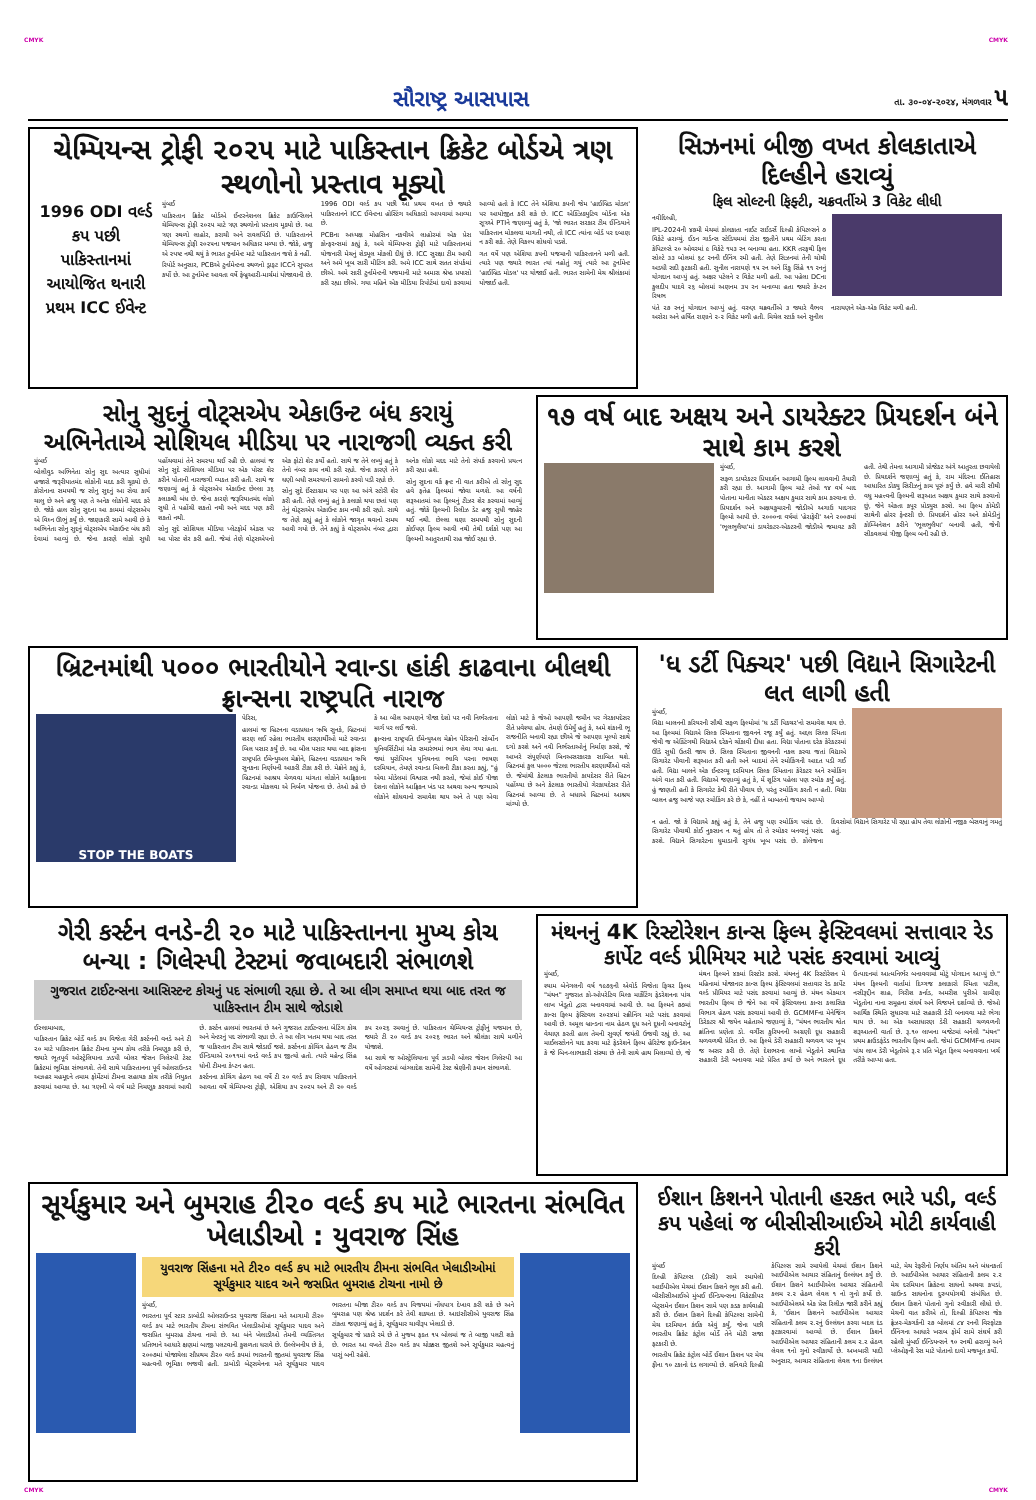CMYK CMYK
સૌરાષ્ટ્ર આસપાસ
તા. ૩૦-૦૪-૨૦૨૪, મંગળવાર ૫
ચેમ્પિયન્સ ટ્રોફી ૨૦૨૫ માટે પાકિસ્તાન ક્રિકેટ બોર્ડએ ત્રણ સ્થળોનો પ્રસ્તાવ મૂક્યો
1996 ODI વર્લ્ડ કપ પછી પાકિસ્તાનમાં આયોજિત થનારી પ્રથમ ICC ઈવેન્ટ
મુંબઈ
પાકિસ્તાન ક્રિકેટ બોર્ડએ ઈન્ટરનેશનલ ક્રિકેટ કાઉન્સિલને ચેમ્પિયન્સ ટ્રોફી ૨૦૨૫ માટે ત્રણ સ્થળોનો પ્રસ્તાવ મૂક્યો છે. આ ત્રણ સ્થળો લાહોર, કરાચી અને રાવલપિંડી છે. પાકિસ્તાનને ચેમ્પિયન્સ ટ્રોફી ૨૦૨૫ના યજમાન અધિકાર મળ્યા છે. જોકે, હજુ એ સ્પષ્ટ નથી થયું કે ભારત ટુર્નામેન્ટ માટે પાકિસ્તાન જશે કે નહીં.
રિપોર્ટ અનુસાર, PCBએ ટુર્નામેન્ટના સ્થળનો ડ્રાફ્ટ ICCને સુપરત કર્યો છે. આ ટુર્નામેન્ટ આવતા વર્ષે ફેબ્રુઆરી-માર્ચમાં યોજાવાની છે. 1996 ODI વર્લ્ડ કપ પછી આ પ્રથમ વખત છે જ્યારે પાકિસ્તાનને ICC ઈવેન્ટના હોસ્ટિંગ અધિકારો આપવામાં આવ્યા છે.
PCBના અધ્યક્ષ મોહસિન નકવીએ લાહોરમાં એક પ્રેસ કોન્ફરન્સમાં કહ્યું કે, અમે ચેમ્પિયન્સ ટ્રોફી માટે પાકિસ્તાનમાં યોજનારી મેચનું શેડ્યૂલ મોકલી દીધું છે. ICC સુરક્ષા ટીમ આવી અને અમે ખૂબ સારી મીટિંગ કરી. અમે ICC સાથે સતત સંપર્કમાં છીએ. અમે સારી ટુર્નામેન્ટની યજમાની માટે અમારા શ્રેષ્ઠ પ્રયાસો કરી રહ્યા છીએ. ગયા મહિને એક મીડિયા રિપોર્ટમાં દાવો કરવામાં આવ્યો હતો કે ICC તેને એશિયા કપની જેમ 'હાઈબ્રિડ મોડલ' પર આયોજીત કરી શકે છે. ICC એક્ઝિક્યુટિવ બોર્ડના એક સૂત્રએ PTIને જણાવ્યું હતું કે, 'જો ભારત સરકાર ટીમ ઈન્ડિયાને પાકિસ્તાન મોકલવા માગતી નથી, તો ICC ત્યાંના બોર્ડ પર દબાણ ન કરી શકે. તેણે વિકલ્પ શોધવો પડશે.
ગત વર્ષે પણ એશિયા કપની યજમાની પાકિસ્તાનને મળી હતી. ત્યારે પણ જ્યારે ભારત ત્યાં નહોતું ગયું ત્યારે આ ટુર્નામેન્ટ 'હાઈબ્રિડ મોડલ' પર યોજાઈ હતી. ભારત સામેની મેચ શ્રીલંકામાં યોજાઈ હતી.
સિઝનમાં બીજી વખત કોલકાતાએ દિલ્હીને હરાવ્યું
ફિલ સોલ્ટની ફિફ્ટી, ચક્રવર્તીએ 3 વિકેટ લીધી
નવીદિલ્હી,
IPL-2024ની ૪૭મી મેચમાં કોલકાતા નાઈટ રાઈડર્સે દિલ્હી કેપિટલ્સને ૭ વિકેટે હરાવ્યું. ઈડન ગાર્ડન્સ સ્ટેડિયમમાં ટોસ જીતીને પ્રથમ બેટિંગ કરતા કેપિટલ્સે ૨૦ ઓવરમાં ૯ વિકેટે ૧૫૩ રન બનાવ્યા હતા. KKR તરફથી ફિલ સોલ્ટે ૩૩ બોલમાં ૬૮ રનની ઈનિંગ રમી હતી. તેણે સિઝનમાં તેની ચોથી અડધી સદી ફટકારી હતી. સુનીલ નારાયણે ૧૫ રન અને રિંકુ સિંહે ૧૧ રનનું યોગદાન આપ્યું હતું. અક્ષર પટેલને ૨ વિકેટ મળી હતી. આ પહેલા DCના કુલદીપ યાદવે ૨૬ બોલમાં અણનમ ૩૫ રન બનાવ્યા હતા જ્યારે કેપ્ટન રિષભ
પંતે ૨૭ રનનું યોગદાન આપ્યું હતું. વરુણ ચક્રવર્તીએ ૩ જ્યારે વૈભવ અરોરા અને હર્ષિત રાણાને ૨-૨ વિકેટ મળી હતી. મિચેલ સ્ટાર્ક અને સુનીલ નારાયણને એક-એક વિકેટ મળી હતી.
સોનુ સુદનું વોટ્સએપ એકાઉન્ટ બંધ કરાયું
અભિનેતાએ સોશિયલ મીડિયા પર નારાજગી વ્યક્ત કરી
મુંબઈ
બોલીવુડ અભિનેતા સોનુ સુદ અત્યાર સુધીમાં હજારો જરૂરીયાતમંદ લોકોની મદદ કરી ચૂક્યો છે. કોરોનાના સમયથી જ સોનુ સુદનું આ સેવા કાર્ય ચાલુ છે અને હજુ પણ તે અનેક લોકોની મદદ કરે છે. જોકે હાલ સોનુ સુદના આ કામમાં વોટ્સએપ એ વિઘ્ન ઊભું કર્યું છે. જાણકારી સામે આવી છે કે અભિનેતા સોનુ સુદનું વોટ્સએપ એકાઉન્ટ બંધ કરી દેવામાં આવ્યું છે. જેના કારણે લોકો સુધી પહોંચવામાં તેને સમસ્યા થઈ રહી છે. હાલમાં જ સોનુ સુદે સોશિયલ મીડિયા પર એક પોસ્ટ શેર કરીને પોતાની નારાજગી વ્યક્ત કરી હતી. સાથે જ જણાવ્યું હતું કે વોટ્સએપ એકાઉન્ટ છેલ્લા ૩૬ કલાકથી બંધ છે. જેના કારણે જરૂરિયાતમંદ લોકો સુધી તે પહોંચી શકતો નથી અને મદદ પણ કરી શકતો નથી.
સોનુ સુદે સોશિયલ મીડિયા પ્લેટફોર્મ એક્સ પર આ પોસ્ટ શેર કરી હતી. જેમાં તેણે વોટ્સએપનો એક ફોટો શેર કર્યો હતો. સાથે જ તેને લખ્યું હતું કે તેનો નંબર કામ નથી કરી રહ્યો. જેના કારણે તેને ઘણી બધી સમસ્યાનો સામનો કરવો પડી રહ્યો છે.
સોનુ સુદે ઈંસ્ટાગ્રામ પર પણ આ અંગે સ્ટોરી શેર કરી હતી. તેણે લખ્યું હતું કે કલાકો થયા છતાં પણ તેનું વોટ્સએપ એકાઉન્ટ કામ નથી કરી રહ્યો. સાથે જ તેણે કહ્યું હતું કે લોકોને જાગૃત થવાનો સમય આવી ગયો છે. તેને કહ્યું કે વોટ્સએપ નંબર દ્વારા અનેક લોકો મદદ માટે તેનો સંપર્ક કરવાનો પ્રયત્ન કરી રહ્યા હશે.
સોનુ સુદના વર્ક ફ્રન્ટ ની વાત કરીએ તો સોનુ સુદ હવે ફતેહ ફિલ્મમાં જોવા મળશે. આ વર્ષની શરૂઆતમાં આ ફિલ્મનું ટીઝર શેર કરવામાં આવ્યું હતું. જોકે ફિલ્મની રિલીઝ ડેટ હજુ સુધી જાહેર થઈ નથી. છેલ્લા ઘણા સમયથી સોનુ સુદની કોઈપણ ફિલ્મ આવી નથી તેથી દર્શકો પણ આ ફિલ્મની આતુરતાથી રાહ જોઈ રહ્યા છે.
૧૭ વર્ષ બાદ અક્ષય અને ડાયરેક્ટર પ્રિયદર્શન બંને સાથે કામ કરશે
મુંબઈ,
સફળ ડાયરેક્ટર પ્રિયદર્શન આગામી ફિલ્મ લાવવાની તૈયારી કરી રહ્યા છે. આગામી ફિલ્મ માટે તેઓ ૧૪ વર્ષ બાદ પોતાના માનીતા એક્ટર અક્ષય કુમાર સાથે કામ કરવાના છે. પ્રિયદર્શન અને અક્ષયકુમારની જોડીએ અગાઉ યાદગાર ફિલ્મો આપી છે. ૨૦૦૦ના વર્ષમાં 'હેરાફેરી' અને ૨૦૦૭માં 'ભૂલભુલૈયા'માં ડાયરેક્ટર-એક્ટરની જોડીએ જમાવટ કરી હતી. તેથી તેમના આગામી પ્રોજેક્ટ અંગે આતુરતા છવાયેલી છે. પ્રિયદર્શને જણાવ્યું હતું કે, રામ મંદિરના ઈતિહાસ આધારિત ડોક્યુ સિરીઝનું કામ પૂરું કર્યું છે. હવે મારી સૌથી વધુ મહત્ત્વની ફિલ્મની શરૂઆત અક્ષય કુમાર સાથે કરવાનો છું, જેને એકતા કપૂર પ્રોડ્યુસ કરશે. આ ફિલ્મ કોમેડી સાથેની હોરર ફેન્ટસી છે. પ્રિયદર્શને હોરર અને કોમેડીનું કોમ્બિનેશન કરીને 'ભૂલભુલૈયા' બનાવી હતી, જેની સીક્વલમાં ત્રીજી ફિલ્મ બની રહી છે.
બ્રિટનમાંથી ૫૦૦૦ ભારતીયોને રવાન્ડા હાંકી કાઢવાના બીલથી ફ્રાન્સના રાષ્ટ્રપતિ નારાજ
STOP THE BOATS
પેરિસ,
હાલમાં જ બ્રિટનના વડાપ્રધાન ઋષિ સુનકે, બ્રિટનમાં શરણ લઈ રહેલા ભારતીય શરણાર્થીઓ માટે રવાન્ડા બિલ પસાર કર્યું છે. આ બીલ પસાર થયા બાદ ફ્રાંસના રાષ્ટ્રપતિ ઈમેન્યુઅલ મેક્રોને, બ્રિટનના વડાપ્રધાન ઋષિ સુનકના નિર્ણયની આકરી ટીકા કરી છે. મેક્રોને કહ્યું કે, બ્રિટનમાં આશ્રય મેળવવા માંગતા લોકોને આફ્રિકાના રવાન્ડા મોકલવા એ નિર્બળ યોજના છે. તેઓ કહે છે કે આ બીલ આપણને ત્રીજા દેશો પર નવી નિર્ભરતાના માર્ગ પર લઈ જશે.
ફ્રાન્સના રાષ્ટ્રપતિ ઈમેન્યુઅલ મેક્રોન પેરિસની સોર્બોન યુનિવર્સિટીમાં એક સમારંભમાં ભાગ લેવા ગયા હતા. જ્યાં યુરોપિયન યુનિયનના ભાવિ પરના ભાષણ દરમિયાન, તેમણે રવાન્ડા બિલની ટીકા કરતા કહ્યું, "હું એવા મોડેલમાં વિશ્વાસ નથી કરતો, જેમાં કોઈ ત્રીજા દેશના લોકોને આફ્રિકન ખંડ પર અથવા અન્ય જગ્યાએ લોકોને શોધવાનો સમાવેશ થાય અને તે પણ એવા લોકો માટે કે જેઓ આપણી જમીન પર ગેરકાયદેસર રીતે પ્રવેશ્યા હોય. તેમણે ઉમેર્યું હતું કે, અમે શંકાની ભૂ રાજનીતિ બનાવી રહ્યા છીએ જે આપણા મૂલ્યો સાથે દગો કરશે અને નવી નિર્ભરતાઓનું નિર્માણ કરશે, જે આખરે સંપૂર્ણપણે બિનઅસરકારક સાબિત થશે. બ્રિટનમાં કુલ ૫૦૦૦ જેટલા ભારતીય શરણાર્થીઓ વસે છે. જેમાંથી કેટલાક ભારતીયો કાયદેસર રીતે બ્રિટન પહોંચ્યા છે અને કેટલાક ભારતીયો ગેરકાયદેસર રીતે બ્રિટનમાં આવ્યા છે. તે બધાએ બ્રિટનમાં આશ્રય માંગ્યો છે.
'ધ ડર્ટી પિક્ચર' પછી વિદ્યાને સિગારેટની લત લાગી હતી
મુંબઈ,
વિદ્યા બાલનની કરિયરની સૌથી સફળ ફિલ્મોમાં 'ધ ડર્ટી પિક્ચર'નો સમાવેશ થાય છે. આ ફિલ્મમાં વિદ્યાએ સિલ્ક સ્મિતાના જીવનને રજૂ કર્યું હતું. અદ્દલ સિલ્ક સ્મિતા જેવી જ એક્ટિંગથી વિદ્યાએ દરેકને ચોંકાવી દીધા હતા. વિદ્યા પોતાના દરેક કેરેક્ટરમાં ઊંડે સુધી ઉતરી જાય છે. સિલ્ક સ્મિતાના જીવનની નકલ કરવા જતાં વિદ્યાએ સિગારેટ પીવાની શરૂઆત કરી હતી અને બાદમાં તેને સ્મોકિંગની આદત પડી ગઈ હતી. વિદ્યા બાલને એક ઈન્ટરવ્યૂ દરમિયાન સિલ્ક સ્મિતાના કેરેક્ટર અને સ્મોકિંગ અંગે વાત કરી હતી. વિદ્યાએ જણાવ્યું હતું કે, મેં શૂટિંગ પહેલા પણ સ્મોક કર્યું હતું. હું જાણતી હતી કે સિગારેટ કેવી રીતે પીવાય છે, પરંતુ સ્મોકિંગ કરતી ન હતી. વિદ્યા બાલન હજુ આજે પણ સ્મોકિંગ કરે છે કે, નહીં તે બાબતનો જવાબ આપ્યો
ન હતો. જો કે વિદ્યાએ કહ્યું હતું કે, તેને હજુ પણ સ્મોકિંગ પસંદ છે. સિગારેટ પીવાથી કોઈ નુકસાન ન થતું હોય તો તે સ્મોકર બનવાનું પસંદ કરશે. વિદ્યાને સિગારેટના ધુમાડાની સુગંધ ખૂબ પસંદ છે. કોલેજના દિવસોમાં વિદ્યાને સિગારેટ પી રહ્યા હોય તેવા લોકોની નજીક બેસવાનું ગમતું હતું.
ગેરી કર્સ્ટન વનડે-ટી ૨૦ માટે પાકિસ્તાનના મુખ્ય કોચ બન્યા : ગિલેસ્પી ટેસ્ટમાં જવાબદારી સંભાળશે
ગુજરાત ટાઈટન્સના આસિસ્ટન્ટ કોચનું પદ સંભાળી રહ્યા છે. તે આ લીગ સમાપ્ત થયા બાદ તરત જ પાકિસ્તાન ટીમ સાથે જોડાશે
ઈસ્લામાબાદ,
પાકિસ્તાન ક્રિકેટ બોર્ડે વર્લ્ડ કપ વિજેતા ગેરી કર્સ્ટનની વનડે અને ટી ૨૦ માટે પાકિસ્તાન ક્રિકેટ ટીમના મુખ્ય કોચ તરીકે નિમણૂક કરી છે, જ્યારે ભૂતપૂર્વ ઓસ્ટ્રેલિયાના ઝડપી બોલર જેસન ગિલેસ્પી ટેસ્ટ ક્રિકેટમાં ભૂમિકા સંભાળશે. તેની સાથે પાકિસ્તાનના પૂર્વ ઓલરાઉન્ડર અઝહર મહમૂદને તમામ ફોર્મેટમાં ટીમના સહાયક કોચ તરીકે નિયુક્ત કરવામાં આવ્યા છે. આ ત્રણની બે વર્ષ માટે નિમણૂક કરવામાં આવી છે. કર્સ્ટન હાલમાં ભારતમાં છે અને ગુજરાત ટાઈટન્સના બેટિંગ કોચ અને મેન્ટરનું પદ સંભાળી રહ્યા છે. તે આ લીગ ખતમ થયા બાદ તરત જ પાકિસ્તાન ટીમ સાથે જોડાઈ જશે. કર્સ્ટનના કોચિંગ હેઠળ જ ટીમ ઈન્ડિયાએ ૨૦૧૧માં વનડે વર્લ્ડ કપ જીત્યો હતો. ત્યારે મહેન્દ્ર સિંહ ધોની ટીમના કેપ્ટન હતા.
કર્સ્ટનના કોચિંગ હેઠળ આ વર્ષે ટી ૨૦ વર્લ્ડ કપ સિવાય પાકિસ્તાને આવતા વર્ષે ચેમ્પિયન્સ ટ્રોફી, એશિયા કપ ૨૦૨૫ અને ટી ૨૦ વર્લ્ડ કપ ૨૦૨૬ રમવાનું છે. પાકિસ્તાન ચેમ્પિયન્સ ટ્રોફીનું યજમાન છે, જ્યારે ટી ૨૦ વર્લ્ડ કપ ૨૦૨૬ ભારત અને શ્રીલંકા સાથે મળીને યોજાશે.
આ સાથે જ ઓસ્ટ્રેલિયાના પૂર્વ ઝડપી બોલર જેસન ગિલેસ્પી આ વર્ષે ઓગસ્ટમાં બાંગ્લાદેશ સામેની ટેસ્ટ શ્રેણીની કમાન સંભાળશે.
મંથનનું 4K રિસ્ટોરેશન કાન્સ ફિલ્મ ફેસ્ટિવલમાં સત્તાવાર રેડ કાર્પેટ વર્લ્ડ પ્રીમિયર માટે પસંદ કરવામાં આવ્યું
મુંબઈ,
શ્યામ બેનેગલની વર્ષ ૧૯૭૬ની એવોર્ડ વિજેતા ફિચર ફિલ્મ "મંથન" ગુજરાત કો-ઓપરેટિવ મિલ્ક માર્કેટિંગ ફેડરેશનના પાંચ લાખ ખેડૂતો દ્વારા બનાવવામાં આવી છે. આ ફિલ્મને ૭૭માં કાન્સ ફિલ્મ ફેસ્ટિવલ ૨૦૨૪માં સ્ક્રીનિંગ માટે પસંદ કરવામાં આવી છે. અમૂલ બ્રાન્ડના નામ હેઠળ દૂધ અને દૂધની બનાવટોનું વેચાણ કરતી હાલ તેમની સુવર્ણ જયંતી ઉજવી રહ્યું છે. આ માઈલસ્ટોનને યાદ કરવા માટે ફેડરેશને ફિલ્મ હેરિટેજ ફાઉન્ડેશન કે જે બિન-લાભકારી સંસ્થા છે તેની સાથે હાથ મિલાવ્યો છે, જે મંથન ફિલ્મને ૪કમાં રિસ્ટોર કરશે. મંથનનું 4K રિસ્ટોરેશન મે મહિનામાં યોજાનાર કાન્સ ફિલ્મ ફેસ્ટિવલમાં સત્તાવાર રેડ કાર્પેટ વર્લ્ડ પ્રીમિયર માટે પસંદ કરવામાં આવ્યું છે. મંથન એકમાત્ર ભારતીય ફિલ્મ છે જેને આ વર્ષે ફેસ્ટિવલના કાન્સ ક્લાસિક વિભાગ હેઠળ પસંદ કરવામાં આવી છે. GCMMFના મેનેજિંગ ડિરેક્ટર શ્રી જયેન મહેતાએ જણાવ્યું કે, "મંથન ભારતીય શ્વેત ક્રાંતિના પ્રણેતા ડો. વર્ગીસ કુરિયનની અગ્રણી દૂધ સહકારી ચળવળથી પ્રેરિત છે. આ ફિલ્મે ડેરી સહકારી ચળવળ પર ખૂબ જ અસર કરી છે. તેણે દેશભરના લાખો ખેડૂતોને સ્થાનિક સહકારી ડેરી બનાવવા માટે પ્રેરિત કર્યા છે અને ભારતને દૂધ ઉત્પાદનમાં આત્મનિર્ભર બનાવવામાં મોટું યોગદાન આપ્યું છે." મંથન ફિલ્મની વાર્તામાં દિગ્ગજ કલાકારો સ્મિતા પાટીલ, નસીરૂદ્દીન શાહ, ગિરીશ કર્નાડ, અમરીશ પુરીએ ગ્રામીણ ખેડૂતોના નાના સમૂહના સંઘર્ષ અને વિજયને દર્શાવ્યો છે. જેઓ આર્થિક સ્થિતિ સુધારવા માટે સહકારી ડેરી બનાવવા માટે ભેગા થાય છે. આ એક અસાધારણ ડેરી સહકારી ચળવળની શરૂઆતની વાર્તા છે. રૂ.૧૦ લાખના બજેટમાં બનેલી "મંથન" પ્રથમ ક્રાઉડફંડેડ ભારતીય ફિલ્મ હતી. જેમાં GCMMFના તમામ પાંચ લાખ ડેરી ખેડૂતોએ રૂ.૨ પ્રતિ ખેડૂત ફિલ્મ બનાવવાના ખર્ચ તરીકે આપ્યા હતા.
સૂર્યકુમાર અને બુમરાહ ટી૨૦ વર્લ્ડ કપ માટે ભારતના સંભવિત ખેલાડીઓ : યુવરાજ સિંહ
યુવરાજ સિંહના મતે ટી૨૦ વર્લ્ડ કપ માટે ભારતીય ટીમના સંભવિત ખેલાડીઓમાં સૂર્યકુમાર યાદવ અને જસપ્રિત બુમરાહ ટોચના નામો છે
મુંબઈ,
ભારતના પૂર્વ સ્ટાર ડાબોડી ઓલરાઉન્ડર યુવરાજ સિંહના મતે આગામી ટી૨૦ વર્લ્ડ કપ માટે ભારતીય ટીમના સંભવિત ખેલાડીઓમાં સૂર્યકુમાર યાદવ અને જસપ્રિત બુમરાહ ટોચના નામો છે. આ બંને ખેલાડીઓ તેમની વ્યક્તિગત પ્રતિભાને આધારે ક્ષણમાં બાજી પલટવાની કુશળતા ધરાવે છે. ઉલ્લેખનીય છે કે, ૨૦૦૭માં યોજાયેલા સૌપ્રથમ ટી૨૦ વર્લ્ડ કપમાં ભારતની જીતમાં યુવરાજ સિંહ મહત્વની ભૂમિકા ભજવી હતી. ડાબોડી બેટ્સમેનના મતે સૂર્યકુમાર યાદવ ભારતના બીજા ટી૨૦ વર્લ્ડ કપ વિજયમાં નોંધપાત્ર દેખાવ કરી શકે છે અને બુમરાહ પણ શ્રેષ્ઠ પ્રદર્શન કરે તેવી શક્યતા છે. આઇસીસીએ યુવરાજ સિંહ ટાંકતા જણાવ્યું હતું કે, સૂર્યકુમાર ચાવીરૂપ ખેલાડી છે.
સૂર્યકુમાર જે પ્રકારે રમે છે તે મુજબ ફક્ત ૧૫ બોલમાં જ તે બાજી પલટી શકે છે. ભારત આ વખતે ટી૨૦ વર્લ્ડ કપ ચોક્કસ જીતશે અને સૂર્યકુમાર મહત્વનું પાસું બની રહેશે.
ઈશાન કિશનને પોતાની હરકત ભારે પડી, વર્લ્ડ કપ પહેલાં જ બીસીસીઆઈએ મોટી કાર્યવાહી કરી
મુંબઈ
દિલ્હી કેપિટલ્સ (ડીસી) સામે રમાયેલી આઈપીએલ મેચમાં ઈશાન કિશને ભૂલ કરી હતી. બીસીસીઆઈએ મુંબઈ ઈન્ડિયન્સના વિકેટકીપર બેટ્સમેન ઈશાન કિશન સામે પણ કડક કાર્યવાહી કરી છે. ઈશાન કિશને દિલ્હી કેપિટલ્સ સામેની મેચ દરમિયાન કંઈક એવું કર્યું, જેના પછી ભારતીય ક્રિકેટ કંટ્રોલ બોર્ડે તેને મોટી સજા ફટકારી છે.
ભારતીય ક્રિકેટ કંટ્રોલ બોર્ડે ઈશાન કિશન પર મેચ ફીના ૧૦ ટકાનો દંડ લગાવ્યો છે. શનિવારે દિલ્હી કેપિટલ્સ સામે રમાયેલી મેચમાં ઈશાન કિશને આઈપીએલ આચાર સંહિતાનું ઉલ્લંઘન કર્યું છે. ઈશાન કિશને આઈપીએલ આચાર સંહિતાની કલમ ૨.૨ હેઠળ લેવલ ૧ નો ગુનો કર્યો છે. આઈપીએલએ એક પ્રેસ રિલીઝ જારી કરીને કહ્યું કે, 'ઈશાન કિશનને આઈપીએલ આચાર સંહિતાની કલમ ૨.૨નું ઉલ્લંઘન કરવા બદલ દંડ ફટકારવામાં આવ્યો છે. ઈશાન કિશને આઈપીએલ આચાર સંહિતાની કલમ ૨.૨ હેઠળ લેવલ ૧નો ગુનો સ્વીકાર્યો છે. અખબારી યાદી અનુસાર, આચાર સંહિતાના લેવલ ૧ના ઉલ્લંઘન માટે, મેચ રેફરીનો નિર્ણય અંતિમ અને બંધનકર્તા છે. આઈપીએલ આચાર સંહિતાની કલમ ૨.૨ મેચ દરમિયાન ક્રિકેટના સાધનો અથવા કપડાં, ગ્રાઉન્ડ સાધનોના દુરુપયોગથી સંબંધિત છે. ઈશાન કિશને પોતાનો ગુનો સ્વીકારી લીધો છે. મેચની વાત કરીએ તો, દિલ્હી કેપિટલ્સ જેક ફ્રેઝર-મેકગર્કની ૨૭ બોલમાં ૮૪ રનની વિસ્ફોટક ઈનિંગના આધારે ખરાબ ફોર્મ સામે સંઘર્ષ કરી રહેલી મુંબઈ ઈન્ડિયન્સને ૧૦ રનથી હરાવ્યું અને પ્લેઓફની રેસ માટે પોતાનો દાવો મજબૂત કર્યો.
CMYK CMYK